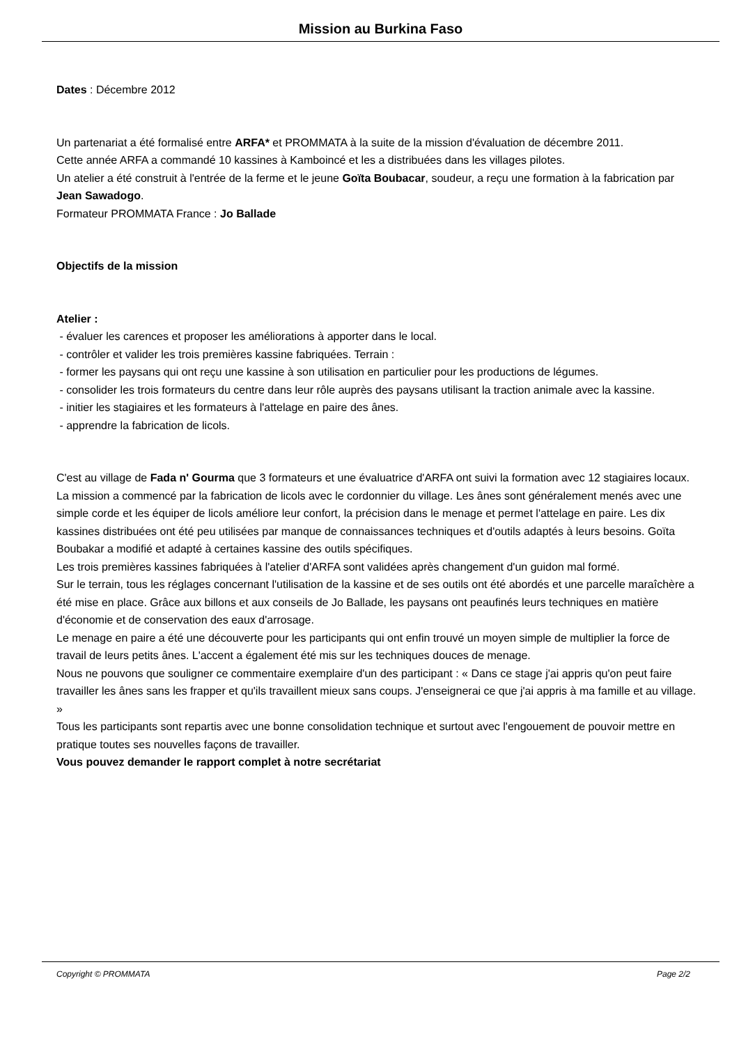Mission au Burkina Faso
Dates : Décembre 2012
Un partenariat a été formalisé entre ARFA* et PROMMATA à la suite de la mission d'évaluation de décembre 2011.
Cette année ARFA a commandé 10 kassines à Kamboincé et les a distribuées dans les villages pilotes.
Un atelier a été construit à l'entrée de la ferme et le jeune Goïta Boubacar, soudeur, a reçu une formation à la fabrication par Jean Sawadogo.
Formateur PROMMATA France : Jo Ballade
Objectifs de la mission
Atelier :
- évaluer les carences et proposer les améliorations à apporter dans le local.
- contrôler et valider les trois premières kassine fabriquées. Terrain :
- former les paysans qui ont reçu une kassine à son utilisation en particulier pour les productions de légumes.
- consolider les trois formateurs du centre dans leur rôle auprès des paysans utilisant la traction animale avec la kassine.
- initier les stagiaires et les formateurs à l'attelage en paire des ânes.
- apprendre la fabrication de licols.
C'est au village de Fada n' Gourma que 3 formateurs et une évaluatrice d'ARFA ont suivi la formation avec 12 stagiaires locaux.
La mission a commencé par la fabrication de licols avec le cordonnier du village. Les ânes sont généralement menés avec une simple corde et les équiper de licols améliore leur confort, la précision dans le menage et permet l'attelage en paire. Les dix kassines distribuées ont été peu utilisées par manque de connaissances techniques et d'outils adaptés à leurs besoins. Goïta Boubakar a modifié et adapté à certaines kassine des outils spécifiques.
Les trois premières kassines fabriquées à l'atelier d'ARFA sont validées après changement d'un guidon mal formé.
Sur le terrain, tous les réglages concernant l'utilisation de la kassine et de ses outils ont été abordés et une parcelle maraîchère a été mise en place. Grâce aux billons et aux conseils de Jo Ballade, les paysans ont peaufinés leurs techniques en matière d'économie et de conservation des eaux d'arrosage.
Le menage en paire a été une découverte pour les participants qui ont enfin trouvé un moyen simple de multiplier la force de travail de leurs petits ânes. L'accent a également été mis sur les techniques douces de menage.
Nous ne pouvons que souligner ce commentaire exemplaire d'un des participant : « Dans ce stage j'ai appris qu'on peut faire travailler les ânes sans les frapper et qu'ils travaillent mieux sans coups. J'enseignerai ce que j'ai appris à ma famille et au village. »
Tous les participants sont repartis avec une bonne consolidation technique et surtout avec l'engouement de pouvoir mettre en pratique toutes ses nouvelles façons de travailler.
Vous pouvez demander le rapport complet à notre secrétariat
Copyright © PROMMATA Page 2/2